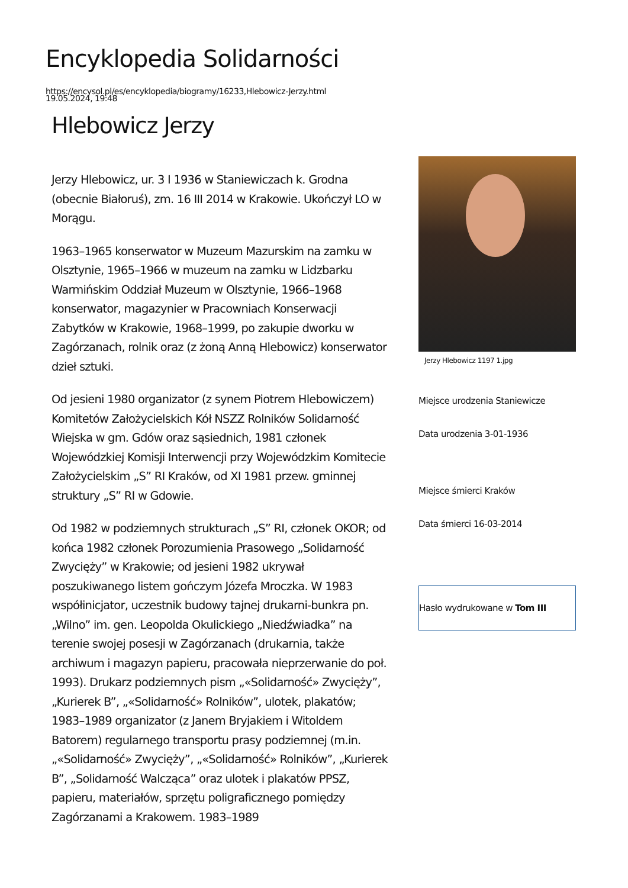Encyklopedia Solidarności
https://encysol.pl/es/encyklopedia/biogramy/16233,Hlebowicz-Jerzy.html
19.05.2024, 19:48
Hlebowicz Jerzy
Jerzy Hlebowicz, ur. 3 I 1936 w Staniewiczach k. Grodna (obecnie Białoruś), zm. 16 III 2014 w Krakowie. Ukończył LO w Morągu.
1963–1965 konserwator w Muzeum Mazurskim na zamku w Olsztynie, 1965–1966 w muzeum na zamku w Lidzbarku Warmińskim Oddział Muzeum w Olsztynie, 1966–1968 konserwator, magazynier w Pracowniach Konserwacji Zabytków w Krakowie, 1968–1999, po zakupie dworku w Zagórzanach, rolnik oraz (z żoną Anną Hlebowicz) konserwator dzieł sztuki.
Od jesieni 1980 organizator (z synem Piotrem Hlebowiczem) Komitetów Założycielskich Kół NSZZ Rolników Solidarność Wiejska w gm. Gdów oraz sąsiednich, 1981 członek Wojewódzkiej Komisji Interwencji przy Wojewódzkim Komitecie Założycielskim „S” RI Kraków, od XI 1981 przew. gminnej struktury „S” RI w Gdowie.
Od 1982 w podziemnych strukturach „S” RI, członek OKOR; od końca 1982 członek Porozumienia Prasowego „Solidarność Zwycięży” w Krakowie; od jesieni 1982 ukrywał poszukiwanego listem gończym Józefa Mroczka. W 1983 współinicjator, uczestnik budowy tajnej drukarni-bunkra pn. „Wilno” im. gen. Leopolda Okulickiego „Niedźwiadka” na terenie swojej posesji w Zagórzanach (drukarnia, także archiwum i magazyn papieru, pracowała nieprzerwanie do poł. 1993). Drukarz podziemnych pism „«Solidarność» Zwycięży”, „Kurierek B”, „«Solidarność» Rolników”, ulotek, plakatów; 1983–1989 organizator (z Janem Bryjakiem i Witoldem Batorem) regularnego transportu prasy podziemnej (m.in. „«Solidarność» Zwycięży”, „«Solidarność» Rolników”, „Kurierek B”, „Solidarność Walcząca” oraz ulotek i plakatów PPSZ, papieru, materiałów, sprzętu poligraficznego pomiędzy Zagórzanami a Krakowem. 1983–1989
Jerzy Hlebowicz 1197 1.jpg
Miejsce urodzenia Staniewicze
Data urodzenia 3-01-1936
Miejsce śmierci Kraków
Data śmierci 16-03-2014
Hasło wydrukowane w Tom III